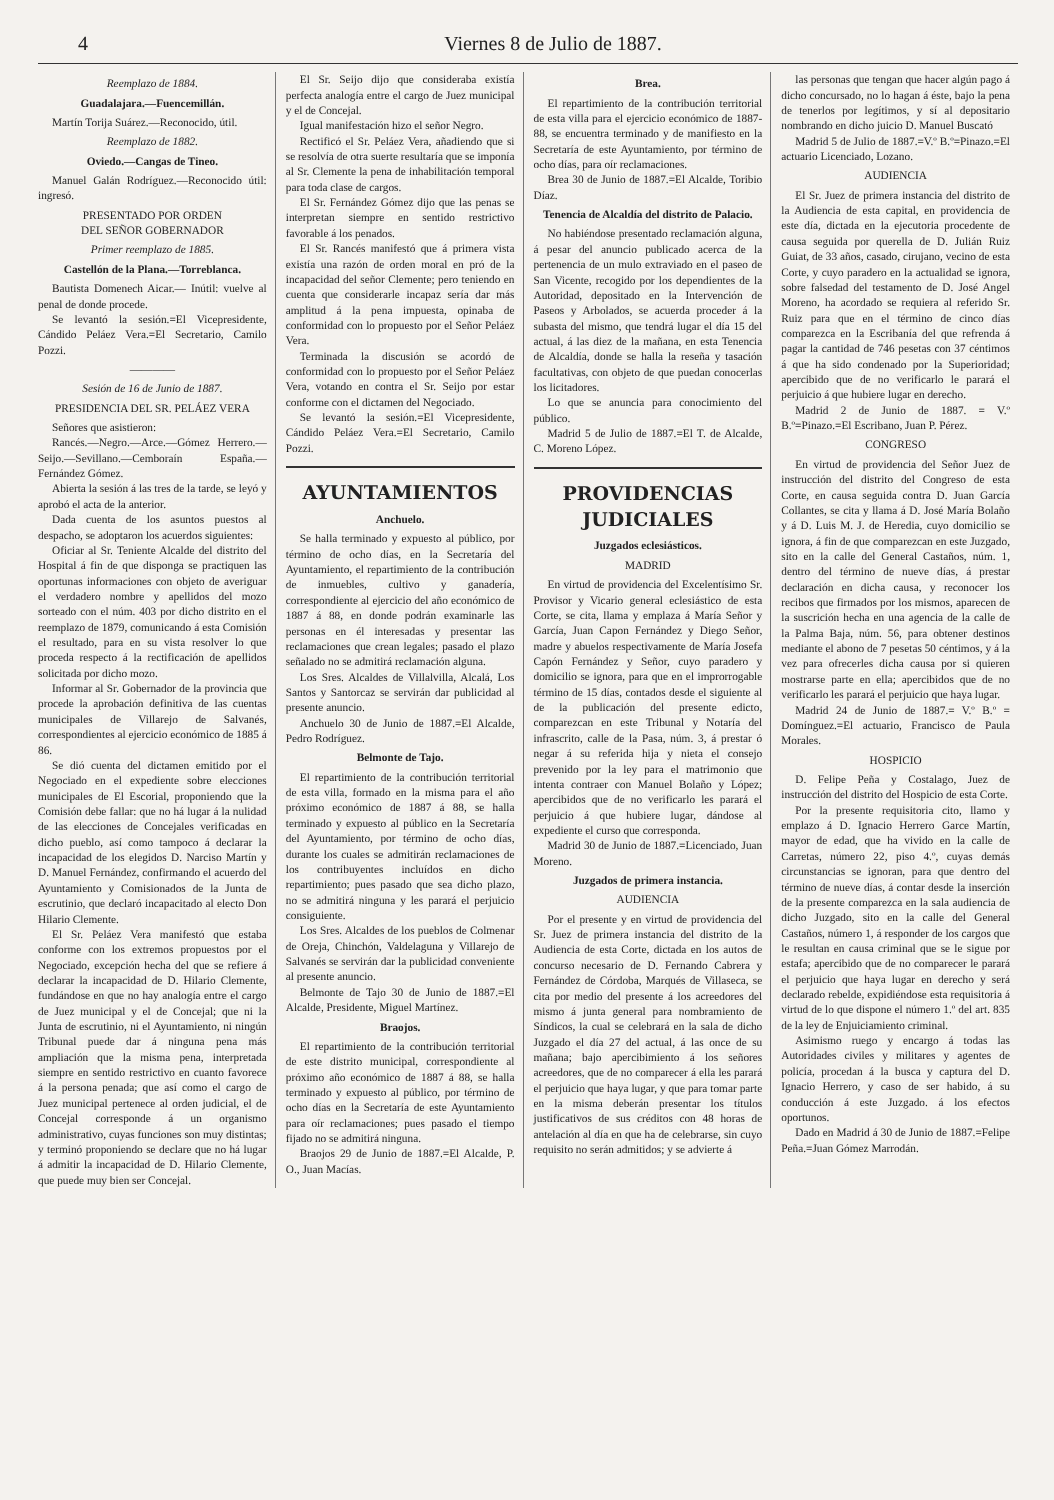4 Viernes 8 de Julio de 1887.
Reemplazo de 1884.
Guadalajara.—Fuencemillán.
Martín Torija Suárez.—Reconocido, útil.
Reemplazo de 1882.
Oviedo.—Cangas de Tineo.
Manuel Galán Rodríguez.—Reconocido útil: ingresó.
PRESENTADO POR ORDEN
DEL SEÑOR GOBERNADOR
Primer reemplazo de 1885.
Castellón de la Plana.—Torreblanca.
Bautista Domenech Aicar.— Inútil: vuelve al penal de donde procede.
Se levantó la sesión.=El Vicepresidente, Cándido Peláez Vera.=El Secretario, Camilo Pozzi.
————
Sesión de 16 de Junio de 1887.
PRESIDENCIA DEL SR. PELÁEZ VERA
Señores que asistieron:
Rancés.—Negro.—Arce.—Gómez Herrero.—Seijo.—Sevillano.—Cemboraín España.—Fernández Gómez.
Abierta la sesión á las tres de la tarde, se leyó y aprobó el acta de la anterior.
Dada cuenta de los asuntos puestos al despacho, se adoptaron los acuerdos siguientes:
Oficiar al Sr. Teniente Alcalde del distrito del Hospital á fin de que disponga se practiquen las oportunas informaciones con objeto de averiguar el verdadero nombre y apellidos del mozo sorteado con el núm. 403 por dicho distrito en el reemplazo de 1879, comunicando á esta Comisión el resultado, para en su vista resolver lo que proceda respecto á la rectificación de apellidos solicitada por dicho mozo.
Informar al Sr. Gobernador de la provincia que procede la aprobación definitiva de las cuentas municipales de Villarejo de Salvanés, correspondientes al ejercicio económico de 1885 á 86.
Se dió cuenta del dictamen emitido por el Negociado en el expediente sobre elecciones municipales de El Escorial, proponiendo que la Comisión debe fallar: que no há lugar á la nulidad de las elecciones de Concejales verificadas en dicho pueblo, así como tampoco á declarar la incapacidad de los elegidos D. Narciso Martín y D. Manuel Fernández, confirmando el acuerdo del Ayuntamiento y Comisionados de la Junta de escrutinio, que declaró incapacitado al electo Don Hilario Clemente.
El Sr. Peláez Vera manifestó que estaba conforme con los extremos propuestos por el Negociado, excepción hecha del que se refiere á declarar la incapacidad de D. Hilario Clemente, fundándose en que no hay analogía entre el cargo de Juez municipal y el de Concejal; que ni la Junta de escrutinio, ni el Ayuntamiento, ni ningún Tribunal puede dar á ninguna pena más ampliación que la misma pena, interpretada siempre en sentido restrictivo en cuanto favorece á la persona penada; que así como el cargo de Juez municipal pertenece al orden judicial, el de Concejal corresponde á un organismo administrativo, cuyas funciones son muy distintas; y terminó proponiendo se declare que no há lugar á admitir la incapacidad de D. Hilario Clemente, que puede muy bien ser Concejal.
El Sr. Seijo dijo que consideraba existía perfecta analogía entre el cargo de Juez municipal y el de Concejal.
Igual manifestación hizo el señor Negro.
Rectificó el Sr. Peláez Vera, añadiendo que si se resolvía de otra suerte resultaría que se imponía al Sr. Clemente la pena de inhabilitación temporal para toda clase de cargos.
El Sr. Fernández Gómez dijo que las penas se interpretan siempre en sentido restrictivo favorable á los penados.
El Sr. Rancés manifestó que á primera vista existía una razón de orden moral en pró de la incapacidad del señor Clemente; pero teniendo en cuenta que considerarle incapaz sería dar más amplitud á la pena impuesta, opinaba de conformidad con lo propuesto por el Señor Peláez Vera.
Terminada la discusión se acordó de conformidad con lo propuesto por el Señor Peláez Vera, votando en contra el Sr. Seijo por estar conforme con el dictamen del Negociado.
Se levantó la sesión.=El Vicepresidente, Cándido Peláez Vera.=El Secretario, Camilo Pozzi.
AYUNTAMIENTOS
Anchuelo.
Se halla terminado y expuesto al público, por término de ocho días, en la Secretaría del Ayuntamiento, el repartimiento de la contribución de inmuebles, cultivo y ganadería, correspondiente al ejercicio del año económico de 1887 á 88, en donde podrán examinarle las personas en él interesadas y presentar las reclamaciones que crean legales; pasado el plazo señalado no se admitirá reclamación alguna.
Los Sres. Alcaldes de Villalvilla, Alcalá, Los Santos y Santorcaz se servirán dar publicidad al presente anuncio.
Anchuelo 30 de Junio de 1887.=El Alcalde, Pedro Rodríguez.
Belmonte de Tajo.
El repartimiento de la contribución territorial de esta villa, formado en la misma para el año próximo económico de 1887 á 88, se halla terminado y expuesto al público en la Secretaría del Ayuntamiento, por término de ocho días, durante los cuales se admitirán reclamaciones de los contribuyentes incluídos en dicho repartimiento; pues pasado que sea dicho plazo, no se admitirá ninguna y les parará el perjuicio consiguiente.
Los Sres. Alcaldes de los pueblos de Colmenar de Oreja, Chinchón, Valdelaguna y Villarejo de Salvanés se servirán dar la publicidad conveniente al presente anuncio.
Belmonte de Tajo 30 de Junio de 1887.=El Alcalde, Presidente, Miguel Martínez.
Braojos.
El repartimiento de la contribución territorial de este distrito municipal, correspondiente al próximo año económico de 1887 á 88, se halla terminado y expuesto al público, por término de ocho días en la Secretaría de este Ayuntamiento para oír reclamaciones; pues pasado el tiempo fijado no se admitirá ninguna.
Braojos 29 de Junio de 1887.=El Alcalde, P. O., Juan Macías.
Brea.
El repartimiento de la contribución territorial de esta villa para el ejercicio económico de 1887-88, se encuentra terminado y de manifiesto en la Secretaría de este Ayuntamiento, por término de ocho días, para oír reclamaciones.
Brea 30 de Junio de 1887.=El Alcalde, Toribio Díaz.
Tenencia de Alcaldía del distrito de Palacio.
No habiéndose presentado reclamación alguna, á pesar del anuncio publicado acerca de la pertenencia de un mulo extraviado en el paseo de San Vicente, recogido por los dependientes de la Autoridad, depositado en la Intervención de Paseos y Arbolados, se acuerda proceder á la subasta del mismo, que tendrá lugar el día 15 del actual, á las diez de la mañana, en esta Tenencia de Alcaldía, donde se halla la reseña y tasación facultativas, con objeto de que puedan conocerlas los licitadores.
Lo que se anuncia para conocimiento del público.
Madrid 5 de Julio de 1887.=El T. de Alcalde, C. Moreno López.
PROVIDENCIAS JUDICIALES
Juzgados eclesiásticos.
MADRID
En virtud de providencia del Excelentísimo Sr. Provisor y Vicario general eclesiástico de esta Corte, se cita, llama y emplaza á María Señor y García, Juan Capon Fernández y Diego Señor, madre y abuelos respectivamente de María Josefa Capón Fernández y Señor, cuyo paradero y domicilio se ignora, para que en el improrrogable término de 15 días, contados desde el siguiente al de la publicación del presente edicto, comparezcan en este Tribunal y Notaría del infrascrito, calle de la Pasa, núm. 3, á prestar ó negar á su referida hija y nieta el consejo prevenido por la ley para el matrimonio que intenta contraer con Manuel Bolaño y López; apercibidos que de no verificarlo les parará el perjuicio á que hubiere lugar, dándose al expediente el curso que corresponda.
Madrid 30 de Junio de 1887.=Licenciado, Juan Moreno.
Juzgados de primera instancia.
AUDIENCIA
Por el presente y en virtud de providencia del Sr. Juez de primera instancia del distrito de la Audiencia de esta Corte, dictada en los autos de concurso necesario de D. Fernando Cabrera y Fernández de Córdoba, Marqués de Villaseca, se cita por medio del presente á los acreedores del mismo á junta general para nombramiento de Síndicos, la cual se celebrará en la sala de dicho Juzgado el día 27 del actual, á las once de su mañana; bajo apercibimiento á los señores acreedores, que de no comparecer á ella les parará el perjuicio que haya lugar, y que para tomar parte en la misma deberán presentar los títulos justificativos de sus créditos con 48 horas de antelación al día en que ha de celebrarse, sin cuyo requisito no serán admitidos; y se advierte á
las personas que tengan que hacer algún pago á dicho concursado, no lo hagan á éste, bajo la pena de tenerlos por legítimos, y sí al depositario nombrando en dicho juicio D. Manuel Buscató
Madrid 5 de Julio de 1887.=V.º B.º=Pinazo.=El actuario Licenciado, Lozano.
AUDIENCIA
El Sr. Juez de primera instancia del distrito de la Audiencia de esta capital, en providencia de este día, dictada en la ejecutoria procedente de causa seguida por querella de D. Julián Ruiz Guiat, de 33 años, casado, cirujano, vecino de esta Corte, y cuyo paradero en la actualidad se ignora, sobre falsedad del testamento de D. José Angel Moreno, ha acordado se requiera al referido Sr. Ruiz para que en el término de cinco días comparezca en la Escribanía del que refrenda á pagar la cantidad de 746 pesetas con 37 céntimos á que ha sido condenado por la Superioridad; apercibido que de no verificarlo le parará el perjuicio á que hubiere lugar en derecho.
Madrid 2 de Junio de 1887. = V.º B.º=Pinazo.=El Escribano, Juan P. Pérez.
CONGRESO
En virtud de providencia del Señor Juez de instrucción del distrito del Congreso de esta Corte, en causa seguida contra D. Juan García Collantes, se cita y llama á D. José María Bolaño y á D. Luis M. J. de Heredia, cuyo domicilio se ignora, á fin de que comparezcan en este Juzgado, sito en la calle del General Castaños, núm. 1, dentro del término de nueve días, á prestar declaración en dicha causa, y reconocer los recibos que firmados por los mismos, aparecen de la suscrición hecha en una agencia de la calle de la Palma Baja, núm. 56, para obtener destinos mediante el abono de 7 pesetas 50 céntimos, y á la vez para ofrecerles dicha causa por si quieren mostrarse parte en ella; apercibidos que de no verificarlo les parará el perjuicio que haya lugar.
Madrid 24 de Junio de 1887.= V.º B.º = Domínguez.=El actuario, Francisco de Paula Morales.
HOSPICIO
D. Felipe Peña y Costalago, Juez de instrucción del distrito del Hospicio de esta Corte.
Por la presente requisitoria cito, llamo y emplazo á D. Ignacio Herrero Garce Martín, mayor de edad, que ha vivido en la calle de Carretas, número 22, piso 4.º, cuyas demás circunstancias se ignoran, para que dentro del término de nueve días, á contar desde la inserción de la presente comparezca en la sala audiencia de dicho Juzgado, sito en la calle del General Castaños, número 1, á responder de los cargos que le resultan en causa criminal que se le sigue por estafa; apercibido que de no comparecer le parará el perjuicio que haya lugar en derecho y será declarado rebelde, expidiéndose esta requisitoria á virtud de lo que dispone el número 1.º del art. 835 de la ley de Enjuiciamiento criminal.
Asimismo ruego y encargo á todas las Autoridades civiles y militares y agentes de policía, procedan á la busca y captura del D. Ignacio Herrero, y caso de ser habido, á su conducción á este Juzgado. á los efectos oportunos.
Dado en Madrid á 30 de Junio de 1887.=Felipe Peña.=Juan Gómez Marrodán.